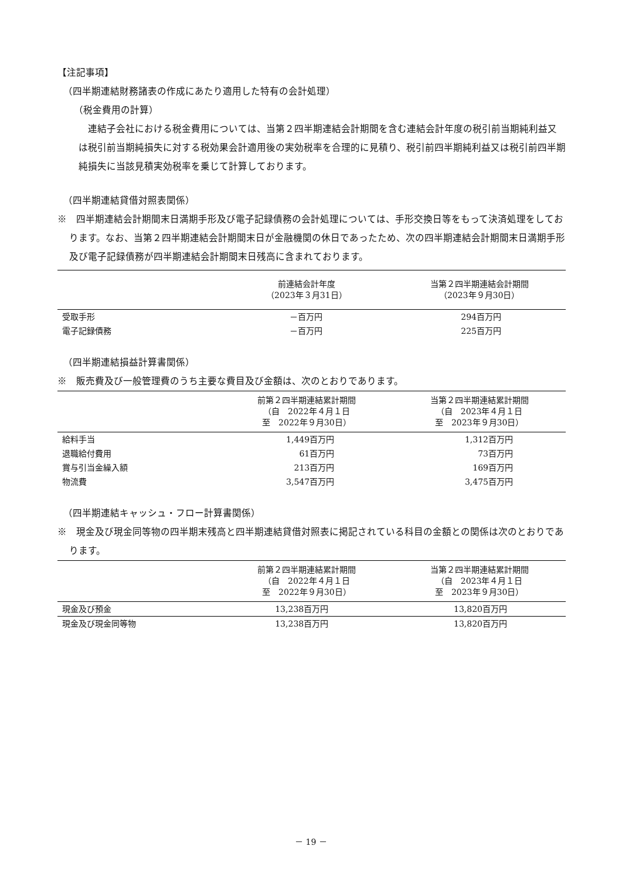【注記事項】
（四半期連結財務諸表の作成にあたり適用した特有の会計処理）
（税金費用の計算）
連結子会社における税金費用については、当第２四半期連結会計期間を含む連結会計年度の税引前当期純利益又は税引前当期純損失に対する税効果会計適用後の実効税率を合理的に見積り、税引前四半期純利益又は税引前四半期純損失に当該見積実効税率を乗じて計算しております。
（四半期連結貸借対照表関係）
※　四半期連結会計期間末日満期手形及び電子記録債務の会計処理については、手形交換日等をもって決済処理をしております。なお、当第２四半期連結会計期間末日が金融機関の休日であったため、次の四半期連結会計期間末日満期手形及び電子記録債務が四半期連結会計期間末日残高に含まれております。
| | 前連結会計年度 （2023年３月31日） | 当第２四半期連結会計期間 （2023年９月30日） |
| --- | --- | --- |
| 受取手形 | －百万円 | 294百万円 |
| 電子記録債務 | －百万円 | 225百万円 |
（四半期連結損益計算書関係）
※　販売費及び一般管理費のうち主要な費目及び金額は、次のとおりであります。
| | 前第２四半期連結累計期間 （自 2022年４月１日 至 2022年９月30日） | 当第２四半期連結累計期間 （自 2023年４月１日 至 2023年９月30日） |
| --- | --- | --- |
| 給料手当 | 1,449百万円 | 1,312百万円 |
| 退職給付費用 | 61百万円 | 73百万円 |
| 賞与引当金繰入額 | 213百万円 | 169百万円 |
| 物流費 | 3,547百万円 | 3,475百万円 |
（四半期連結キャッシュ・フロー計算書関係）
※　現金及び現金同等物の四半期末残高と四半期連結貸借対照表に掲記されている科目の金額との関係は次のとおりであります。
| | 前第２四半期連結累計期間 （自 2022年４月１日 至 2022年９月30日） | 当第２四半期連結累計期間 （自 2023年４月１日 至 2023年９月30日） |
| --- | --- | --- |
| 現金及び預金 | 13,238百万円 | 13,820百万円 |
| 現金及び現金同等物 | 13,238百万円 | 13,820百万円 |
－ 19 －